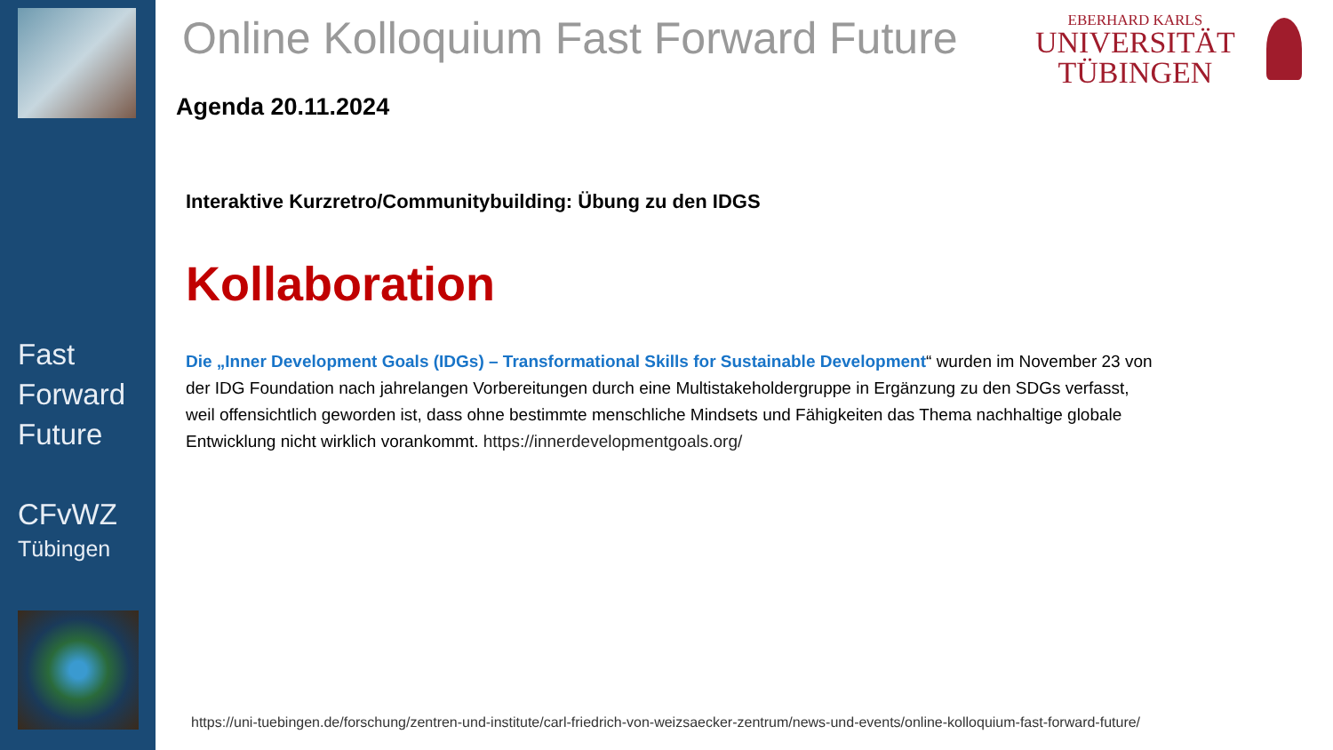Fast
Forward
Future
CFvWZ
Tübingen
Online Kolloquium Fast Forward Future
EBERHARD KARLS
UNIVERSITÄT
TÜBINGEN
Agenda 20.11.2024
Interaktive Kurzretro/Communitybuilding: Übung zu den IDGS
Kollaboration
Die „Inner Development Goals (IDGs) – Transformational Skills for Sustainable Development“ wurden im November 23 von der IDG Foundation nach jahrelangen Vorbereitungen durch eine Multistakeholdergruppe in Ergänzung zu den SDGs verfasst, weil offensichtlich geworden ist, dass ohne bestimmte menschliche Mindsets und Fähigkeiten das Thema nachhaltige globale Entwicklung nicht wirklich vorankommt. https://innerdevelopmentgoals.org/
https://uni-tuebingen.de/forschung/zentren-und-institute/carl-friedrich-von-weizsaecker-zentrum/news-und-events/online-kolloquium-fast-forward-future/